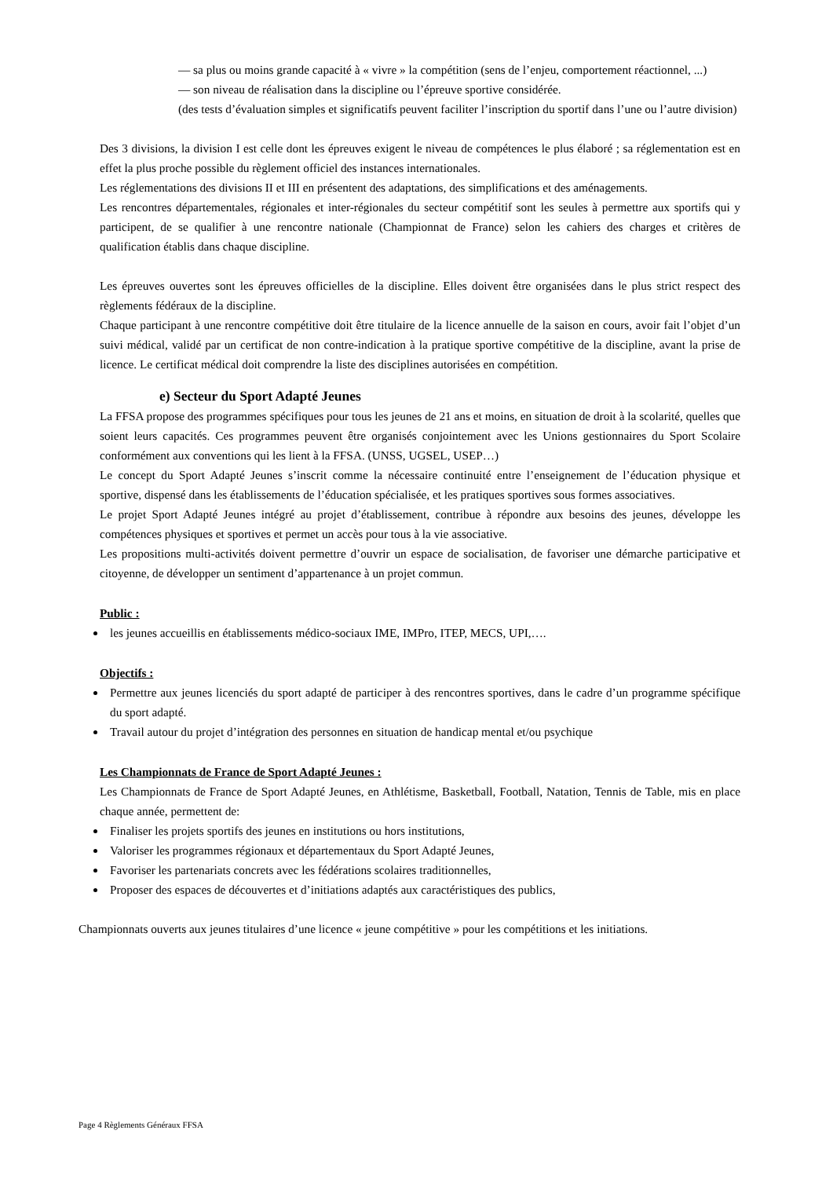— sa plus ou moins grande capacité à « vivre » la compétition (sens de l’enjeu, comportement réactionnel, ...)
— son niveau de réalisation dans la discipline ou l’épreuve sportive considérée.
(des tests d’évaluation simples et significatifs peuvent faciliter l’inscription du sportif dans l’une ou l’autre division)
Des 3 divisions, la division I est celle dont les épreuves exigent le niveau de compétences le plus élaboré ; sa réglementation est en effet la plus proche possible du règlement officiel des instances internationales.
Les réglementations des divisions II et III en présentent des adaptations, des simplifications et des aménagements.
Les rencontres départementales, régionales et inter-régionales du secteur compétitif sont les seules à permettre aux sportifs qui y participent, de se qualifier à une rencontre nationale (Championnat de France) selon les cahiers des charges et critères de qualification établis dans chaque discipline.
Les épreuves ouvertes sont les épreuves officielles de la discipline. Elles doivent être organisées dans le plus strict respect des règlements fédéraux de la discipline.
Chaque participant à une rencontre compétitive doit être titulaire de la licence annuelle de la saison en cours, avoir fait l’objet d’un suivi médical, validé par un certificat de non contre-indication à la pratique sportive compétitive de la discipline, avant la prise de licence. Le certificat médical doit comprendre la liste des disciplines autorisées en compétition.
e) Secteur du Sport Adapté Jeunes
La FFSA propose des programmes spécifiques pour tous les jeunes de 21 ans et moins, en situation de droit à la scolarité, quelles que soient leurs capacités. Ces programmes peuvent être organisés conjointement avec les Unions gestionnaires du Sport Scolaire conformément aux conventions qui les lient à la FFSA. (UNSS, UGSEL, USEP…)
Le concept du Sport Adapté Jeunes s’inscrit comme la nécessaire continuité entre l’enseignement de l’éducation physique et sportive, dispensé dans les établissements de l’éducation spécialisée, et les pratiques sportives sous formes associatives.
Le projet Sport Adapté Jeunes intégré au projet d’établissement, contribue à répondre aux besoins des jeunes, développe les compétences physiques et sportives et permet un accès pour tous à la vie associative.
Les propositions multi-activités doivent permettre d’ouvrir un espace de socialisation, de favoriser une démarche participative et citoyenne, de développer un sentiment d’appartenance à un projet commun.
Public :
les jeunes accueillis en établissements médico-sociaux IME, IMPro, ITEP, MECS, UPI,….
Objectifs :
Permettre aux jeunes licenciés du sport adapté de participer à des rencontres sportives, dans le cadre d’un programme spécifique du sport adapté.
Travail autour du projet d’intégration des personnes en situation de handicap mental et/ou psychique
Les Championnats de France de Sport Adapté Jeunes :
Les Championnats de France de Sport Adapté Jeunes, en Athlétisme, Basketball, Football, Natation, Tennis de Table, mis en place chaque année, permettent de:
Finaliser les projets sportifs des jeunes en institutions ou hors institutions,
Valoriser les programmes régionaux et départementaux du Sport Adapté Jeunes,
Favoriser les partenariats concrets avec les fédérations scolaires traditionnelles,
Proposer des espaces de découvertes et d’initiations adaptés aux caractéristiques des publics,
Championnats ouverts aux jeunes titulaires d’une licence « jeune compétitive » pour les compétitions et les initiations.
Page 4 Règlements Généraux FFSA